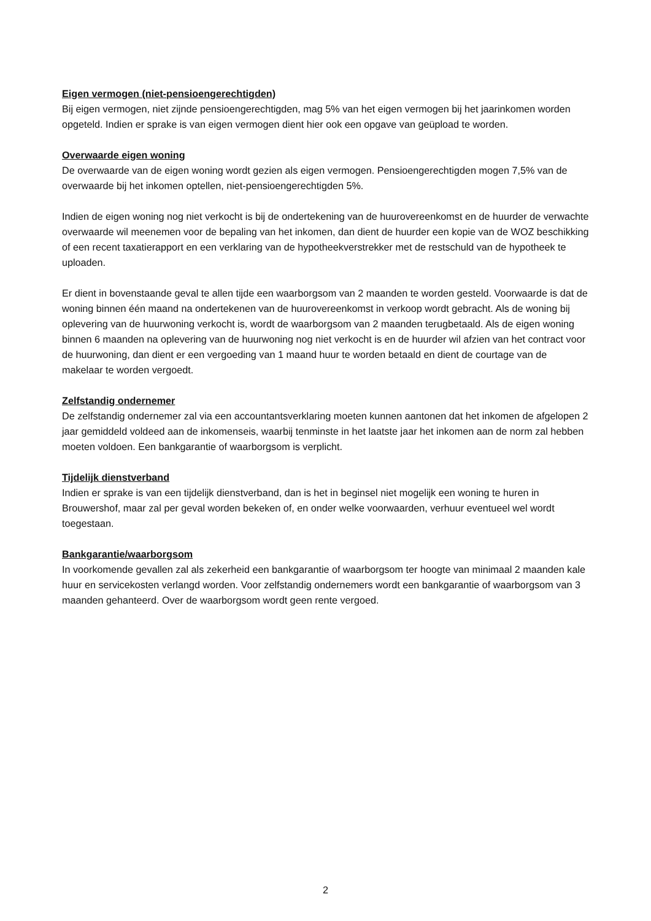Eigen vermogen (niet-pensioengerechtigden)
Bij eigen vermogen, niet zijnde pensioengerechtigden, mag 5% van het eigen vermogen bij het jaarinkomen worden opgeteld. Indien er sprake is van eigen vermogen dient hier ook een opgave van geüpload te worden.
Overwaarde eigen woning
De overwaarde van de eigen woning wordt gezien als eigen vermogen. Pensioengerechtigden mogen 7,5% van de overwaarde bij het inkomen optellen, niet-pensioengerechtigden 5%.
Indien de eigen woning nog niet verkocht is bij de ondertekening van de huurovereenkomst en de huurder de verwachte overwaarde wil meenemen voor de bepaling van het inkomen, dan dient de huurder een kopie van de WOZ beschikking of een recent taxatierapport en een verklaring van de hypotheekverstrekker met de restschuld van de hypotheek te uploaden.
Er dient in bovenstaande geval te allen tijde een waarborgsom van 2 maanden te worden gesteld. Voorwaarde is dat de woning binnen één maand na ondertekenen van de huurovereenkomst in verkoop wordt gebracht. Als de woning bij oplevering van de huurwoning verkocht is, wordt de waarborgsom van 2 maanden terugbetaald. Als de eigen woning binnen 6 maanden na oplevering van de huurwoning nog niet verkocht is en de huurder wil afzien van het contract voor de huurwoning, dan dient er een vergoeding van 1 maand huur te worden betaald en dient de courtage van de makelaar te worden vergoedt.
Zelfstandig ondernemer
De zelfstandig ondernemer zal via een accountantsverklaring moeten kunnen aantonen dat het inkomen de afgelopen 2 jaar gemiddeld voldeed aan de inkomenseis, waarbij tenminste in het laatste jaar het inkomen aan de norm zal hebben moeten voldoen. Een bankgarantie of waarborgsom is verplicht.
Tijdelijk dienstverband
Indien er sprake is van een tijdelijk dienstverband, dan is het in beginsel niet mogelijk een woning te huren in Brouwershof, maar zal per geval worden bekeken of, en onder welke voorwaarden, verhuur eventueel wel wordt toegestaan.
Bankgarantie/waarborgsom
In voorkomende gevallen zal als zekerheid een bankgarantie of waarborgsom ter hoogte van minimaal 2 maanden kale huur en servicekosten verlangd worden. Voor zelfstandig ondernemers wordt een bankgarantie of waarborgsom van 3 maanden gehanteerd. Over de waarborgsom wordt geen rente vergoed.
2